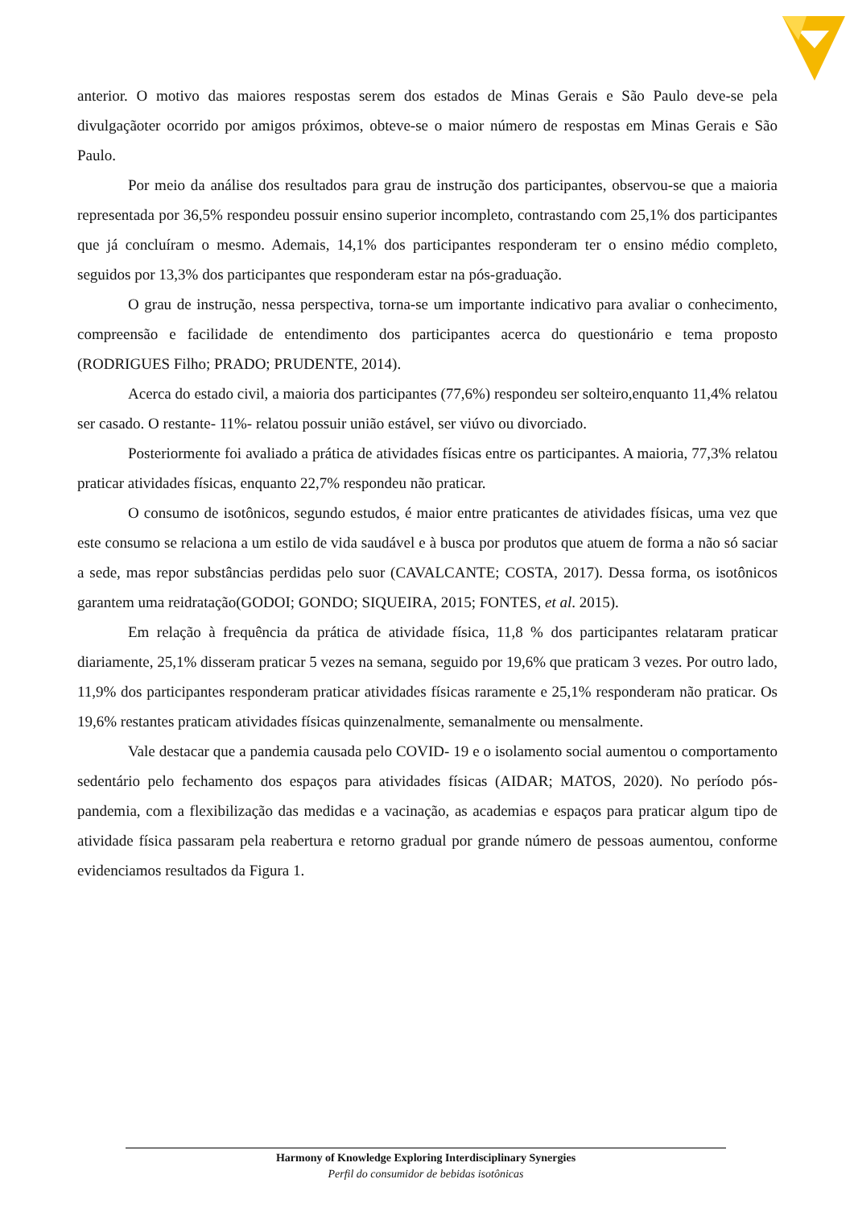anterior. O motivo das maiores respostas serem dos estados de Minas Gerais e São Paulo deve-se pela divulgaçãoter ocorrido por amigos próximos, obteve-se o maior número de respostas em Minas Gerais e São Paulo.
Por meio da análise dos resultados para grau de instrução dos participantes, observou-se que a maioria representada por 36,5% respondeu possuir ensino superior incompleto, contrastando com 25,1% dos participantes que já concluíram o mesmo. Ademais, 14,1% dos participantes responderam ter o ensino médio completo, seguidos por 13,3% dos participantes que responderam estar na pós-graduação.
O grau de instrução, nessa perspectiva, torna-se um importante indicativo para avaliar o conhecimento, compreensão e facilidade de entendimento dos participantes acerca do questionário e tema proposto (RODRIGUES Filho; PRADO; PRUDENTE, 2014).
Acerca do estado civil, a maioria dos participantes (77,6%) respondeu ser solteiro,enquanto 11,4% relatou ser casado. O restante- 11%- relatou possuir união estável, ser viúvo ou divorciado.
Posteriormente foi avaliado a prática de atividades físicas entre os participantes. A maioria, 77,3% relatou praticar atividades físicas, enquanto 22,7% respondeu não praticar.
O consumo de isotônicos, segundo estudos, é maior entre praticantes de atividades físicas, uma vez que este consumo se relaciona a um estilo de vida saudável e à busca por produtos que atuem de forma a não só saciar a sede, mas repor substâncias perdidas pelo suor (CAVALCANTE; COSTA, 2017). Dessa forma, os isotônicos garantem uma reidratação(GODOI; GONDO; SIQUEIRA, 2015; FONTES, et al. 2015).
Em relação à frequência da prática de atividade física, 11,8 % dos participantes relataram praticar diariamente, 25,1% disseram praticar 5 vezes na semana, seguido por 19,6% que praticam 3 vezes. Por outro lado, 11,9% dos participantes responderam praticar atividades físicas raramente e 25,1% responderam não praticar. Os 19,6% restantes praticam atividades físicas quinzenalmente, semanalmente ou mensalmente.
Vale destacar que a pandemia causada pelo COVID- 19 e o isolamento social aumentou o comportamento sedentário pelo fechamento dos espaços para atividades físicas (AIDAR; MATOS, 2020). No período pós-pandemia, com a flexibilização das medidas e a vacinação, as academias e espaços para praticar algum tipo de atividade física passaram pela reabertura e retorno gradual por grande número de pessoas aumentou, conforme evidenciamos resultados da Figura 1.
Harmony of Knowledge Exploring Interdisciplinary Synergies
Perfil do consumidor de bebidas isotônicas